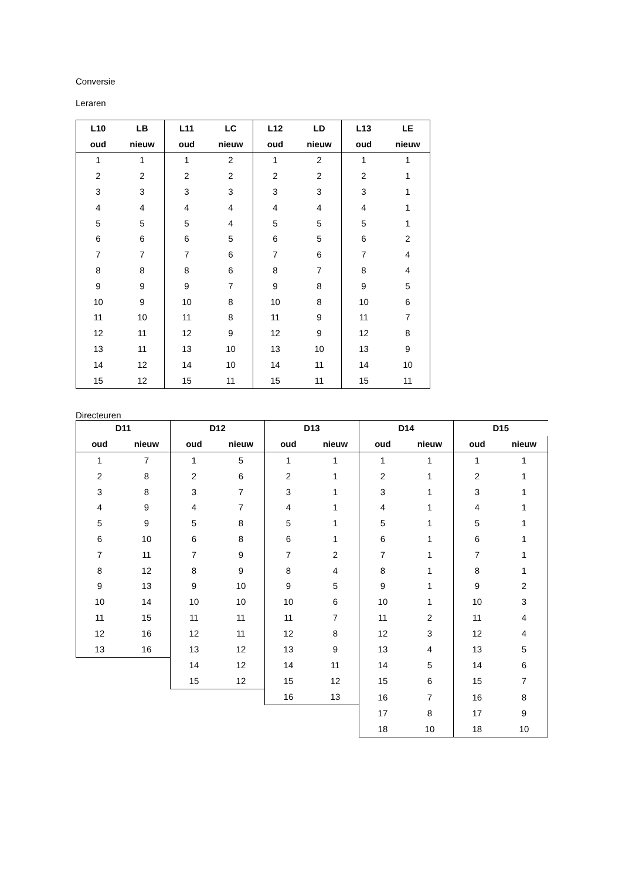Conversie
Leraren
| L10 | LB | L11 | LC | L12 | LD | L13 | LE |
| --- | --- | --- | --- | --- | --- | --- | --- |
| oud | nieuw | oud | nieuw | oud | nieuw | oud | nieuw |
| 1 | 1 | 1 | 2 | 1 | 2 | 1 | 1 |
| 2 | 2 | 2 | 2 | 2 | 2 | 2 | 1 |
| 3 | 3 | 3 | 3 | 3 | 3 | 3 | 1 |
| 4 | 4 | 4 | 4 | 4 | 4 | 4 | 1 |
| 5 | 5 | 5 | 4 | 5 | 5 | 5 | 1 |
| 6 | 6 | 6 | 5 | 6 | 5 | 6 | 2 |
| 7 | 7 | 7 | 6 | 7 | 6 | 7 | 4 |
| 8 | 8 | 8 | 6 | 8 | 7 | 8 | 4 |
| 9 | 9 | 9 | 7 | 9 | 8 | 9 | 5 |
| 10 | 9 | 10 | 8 | 10 | 8 | 10 | 6 |
| 11 | 10 | 11 | 8 | 11 | 9 | 11 | 7 |
| 12 | 11 | 12 | 9 | 12 | 9 | 12 | 8 |
| 13 | 11 | 13 | 10 | 13 | 10 | 13 | 9 |
| 14 | 12 | 14 | 10 | 14 | 11 | 14 | 10 |
| 15 | 12 | 15 | 11 | 15 | 11 | 15 | 11 |
Directeuren
| D11 | | D12 | | D13 | | D14 | | D15 | |
| --- | --- | --- | --- | --- | --- | --- | --- | --- | --- |
| oud | nieuw | oud | nieuw | oud | nieuw | oud | nieuw | oud | nieuw |
| 1 | 7 | 1 | 5 | 1 | 1 | 1 | 1 | 1 | 1 |
| 2 | 8 | 2 | 6 | 2 | 1 | 2 | 1 | 2 | 1 |
| 3 | 8 | 3 | 7 | 3 | 1 | 3 | 1 | 3 | 1 |
| 4 | 9 | 4 | 7 | 4 | 1 | 4 | 1 | 4 | 1 |
| 5 | 9 | 5 | 8 | 5 | 1 | 5 | 1 | 5 | 1 |
| 6 | 10 | 6 | 8 | 6 | 1 | 6 | 1 | 6 | 1 |
| 7 | 11 | 7 | 9 | 7 | 2 | 7 | 1 | 7 | 1 |
| 8 | 12 | 8 | 9 | 8 | 4 | 8 | 1 | 8 | 1 |
| 9 | 13 | 9 | 10 | 9 | 5 | 9 | 1 | 9 | 2 |
| 10 | 14 | 10 | 10 | 10 | 6 | 10 | 1 | 10 | 3 |
| 11 | 15 | 11 | 11 | 11 | 7 | 11 | 2 | 11 | 4 |
| 12 | 16 | 12 | 11 | 12 | 8 | 12 | 3 | 12 | 4 |
| 13 | 16 | 13 | 12 | 13 | 9 | 13 | 4 | 13 | 5 |
| | | 14 | 12 | 14 | 11 | 14 | 5 | 14 | 6 |
| | | 15 | 12 | 15 | 12 | 15 | 6 | 15 | 7 |
| | | | | 16 | 13 | 16 | 7 | 16 | 8 |
| | | | | | | 17 | 8 | 17 | 9 |
| | | | | | | 18 | 10 | 18 | 10 |